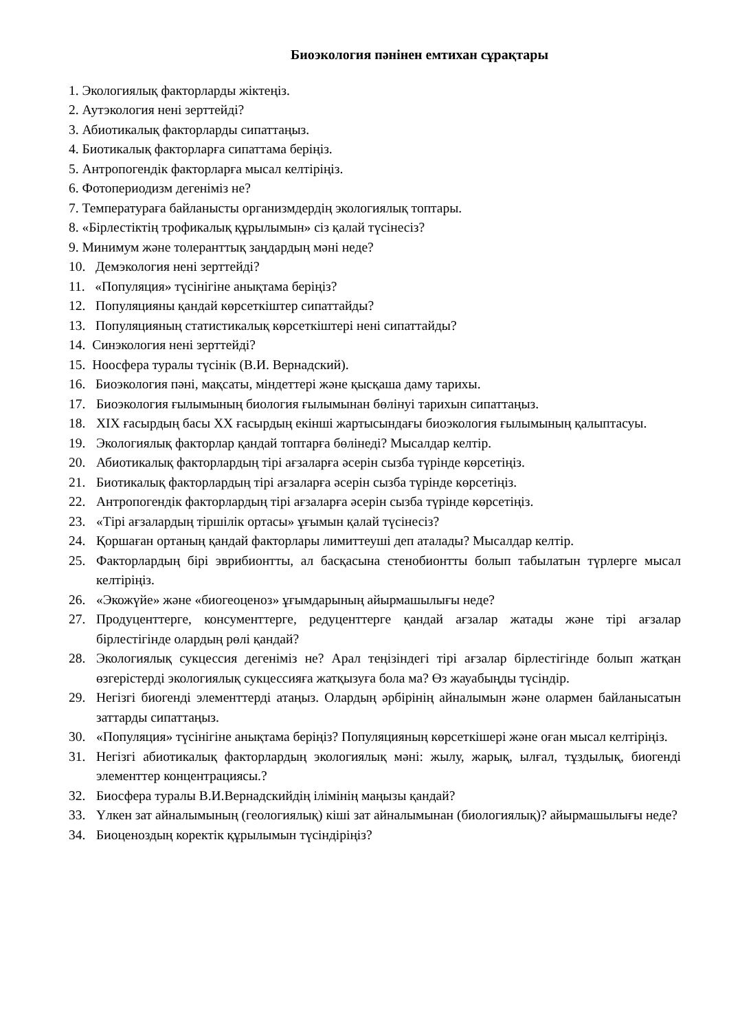Биоэкология пәнінен емтихан сұрақтары
1. Экологиялық факторларды жіктеңіз.
2. Аутэкология нені зерттейді?
3. Абиотикалық факторларды сипаттаңыз.
4. Биотикалық факторларға сипаттама беріңіз.
5. Антропогендік факторларға мысал келтіріңіз.
6. Фотопериодизм дегеніміз не?
7. Температураға байланысты организмдердің экологиялық топтары.
8. «Бірлестіктің трофикалық құрылымын» сіз қалай түсінесіз?
9. Минимум және толеранттық заңдардың мәні неде?
10. Демэкология нені зерттейді?
11. «Популяция» түсінігіне анықтама беріңіз?
12. Популяцияны қандай көрсеткіштер сипаттайды?
13. Популяцияның статистикалық көрсеткіштері нені сипаттайды?
14. Синэкология нені зерттейді?
15. Ноосфера туралы түсінік (В.И. Вернадский).
16. Биоэкология пәні, мақсаты, міндеттері және қысқаша даму тарихы.
17. Биоэкология ғылымының биология ғылымынан бөлінуі тарихын сипаттаңыз.
18. XIX ғасырдың басы XX ғасырдың екінші жартысындағы биоэкология ғылымының қалыптасуы.
19. Экологиялық факторлар қандай топтарға бөлінеді? Мысалдар келтір.
20. Абиотикалық факторлардың тірі ағзаларға әсерін сызба түрінде көрсетіңіз.
21. Биотикалық факторлардың тірі ағзаларға әсерін сызба түрінде көрсетіңіз.
22. Антропогендік факторлардың тірі ағзаларға әсерін сызба түрінде көрсетіңіз.
23. «Тірі ағзалардың тіршілік ортасы» ұғымын қалай түсінесіз?
24. Қоршаған ортаның қандай факторлары лимиттеуші деп аталады? Мысалдар келтір.
25. Факторлардың бірі эврибионтты, ал басқасына стенобионтты болып табылатын түрлерге мысал келтіріңіз.
26. «Экожүйе» және «биогеоценоз» ұғымдарының айырмашылығы неде?
27. Продуценттерге, консументтерге, редуценттерге қандай ағзалар жатады және тірі ағзалар бірлестігінде олардың рөлі қандай?
28. Экологиялық сукцессия дегеніміз не? Арал теңізіндегі тірі ағзалар бірлестігінде болып жатқан өзгерістерді экологиялық сукцессияға жатқызуға бола ма? Өз жауабыңды түсіндір.
29. Негізгі биогенді элементтерді атаңыз. Олардың әрбірінің айналымын және олармен байланысатын заттарды сипаттаңыз.
30. «Популяция» түсінігіне анықтама беріңіз? Популяцияның көрсеткішері және оған мысал келтіріңіз.
31. Негізгі абиотикалық факторлардың экологиялық мәні: жылу, жарық, ылғал, тұздылық, биогенді элементтер концентрациясы.?
32. Биосфера туралы В.И.Вернадскийдің ілімінің маңызы қандай?
33. Үлкен зат айналымының (геологиялық) кіші зат айналымынан (биологиялық)? айырмашылығы неде?
34. Биоценоздың коректік құрылымын түсіндіріңіз?